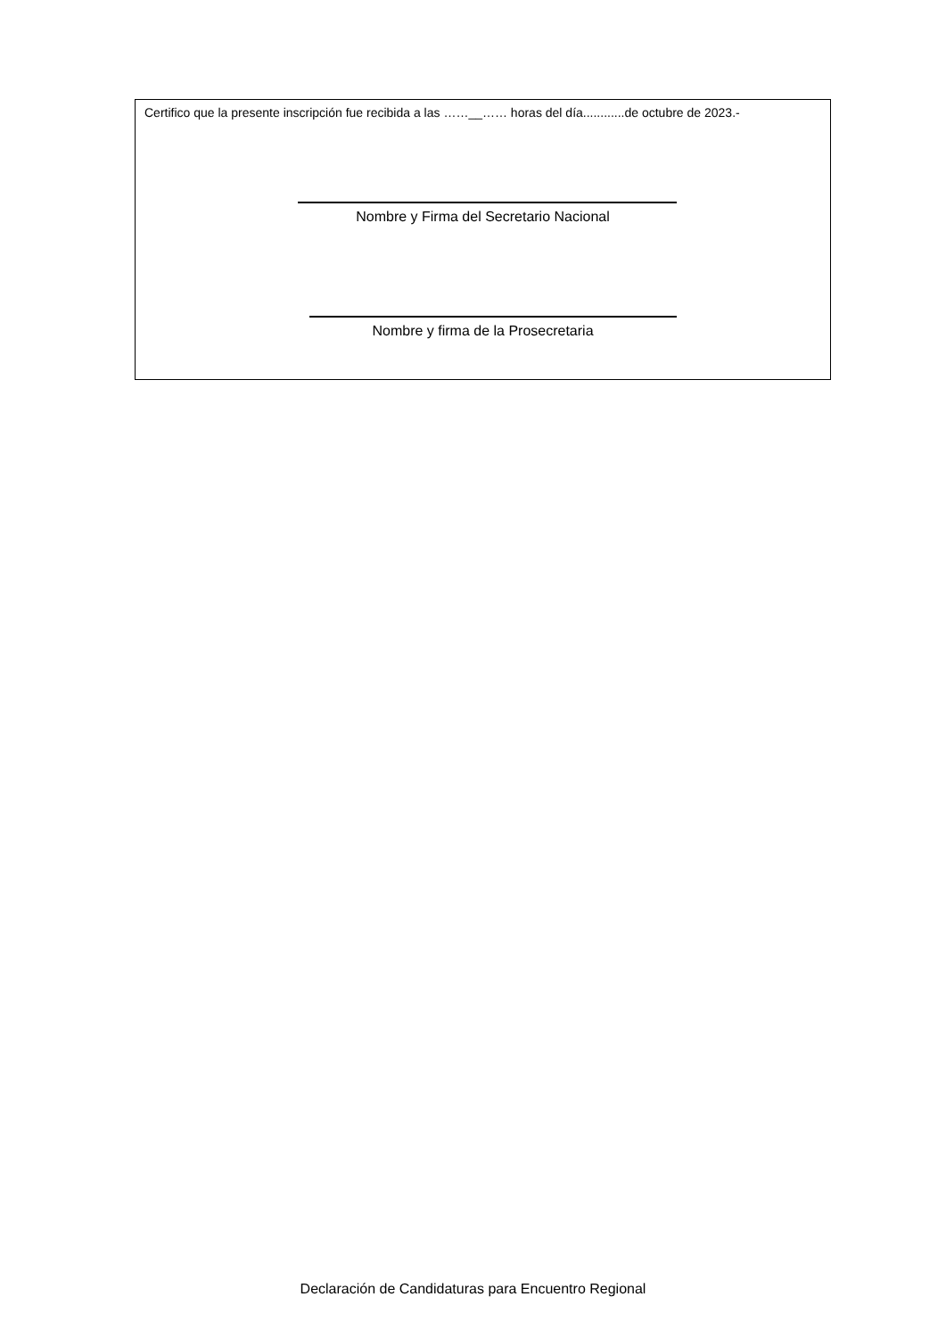Certifico que la presente inscripción fue recibida a las ……__…… horas del día............de octubre de 2023.-
Nombre y Firma del Secretario Nacional
Nombre y firma de la Prosecretaria
Declaración de Candidaturas para Encuentro Regional